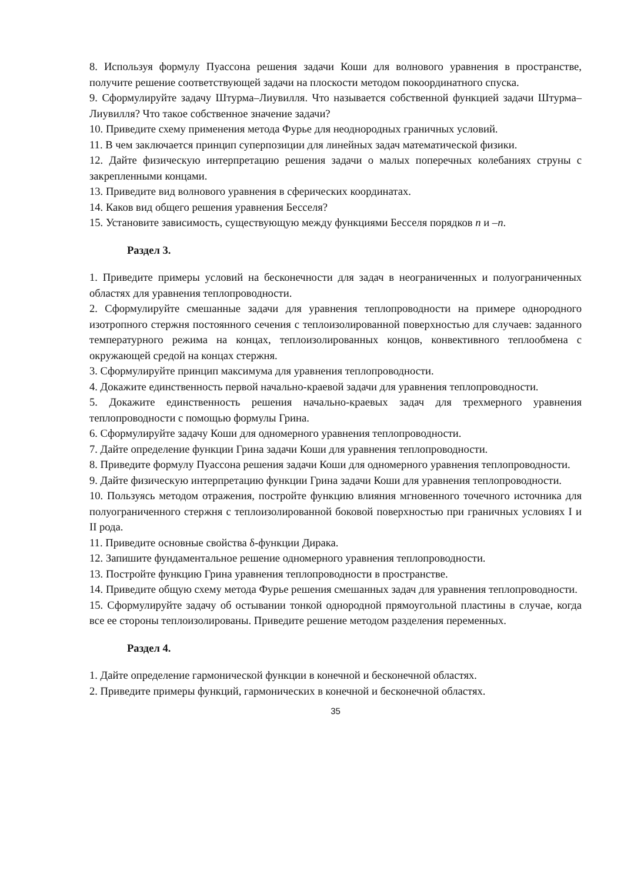8. Используя формулу Пуассона решения задачи Коши для волнового уравнения в пространстве, получите решение соответствующей задачи на плоскости методом покоординатного спуска.
9. Сформулируйте задачу Штурма–Лиувилля. Что называется собственной функцией задачи Штурма–Лиувилля? Что такое собственное значение задачи?
10. Приведите схему применения метода Фурье для неоднородных граничных условий.
11. В чем заключается принцип суперпозиции для линейных задач математической физики.
12. Дайте физическую интерпретацию решения задачи о малых поперечных колебаниях струны с закрепленными концами.
13. Приведите вид волнового уравнения в сферических координатах.
14. Каков вид общего решения уравнения Бесселя?
15. Установите зависимость, существующую между функциями Бесселя порядков n и –n.
Раздел 3.
1. Приведите примеры условий на бесконечности для задач в неограниченных и полуограниченных областях для уравнения теплопроводности.
2. Сформулируйте смешанные задачи для уравнения теплопроводности на примере однородного изотропного стержня постоянного сечения с теплоизолированной поверхностью для случаев: заданного температурного режима на концах, теплоизолированных концов, конвективного теплообмена с окружающей средой на концах стержня.
3. Сформулируйте принцип максимума для уравнения теплопроводности.
4. Докажите единственность первой начально-краевой задачи для уравнения теплопроводности.
5. Докажите единственность решения начально-краевых задач для трехмерного уравнения теплопроводности с помощью формулы Грина.
6. Сформулируйте задачу Коши для одномерного уравнения теплопроводности.
7. Дайте определение функции Грина задачи Коши для уравнения теплопроводности.
8. Приведите формулу Пуассона решения задачи Коши для одномерного уравнения теплопроводности.
9. Дайте физическую интерпретацию функции Грина задачи Коши для уравнения теплопроводности.
10. Пользуясь методом отражения, постройте функцию влияния мгновенного точечного источника для полуограниченного стержня с теплоизолированной боковой поверхностью при граничных условиях I и II рода.
11. Приведите основные свойства δ-функции Дирака.
12. Запишите фундаментальное решение одномерного уравнения теплопроводности.
13. Постройте функцию Грина уравнения теплопроводности в пространстве.
14. Приведите общую схему метода Фурье решения смешанных задач для уравнения теплопроводности.
15. Сформулируйте задачу об остывании тонкой однородной прямоугольной пластины в случае, когда все ее стороны теплоизолированы. Приведите решение методом разделения переменных.
Раздел 4.
1. Дайте определение гармонической функции в конечной и бесконечной областях.
2. Приведите примеры функций, гармонических в конечной и бесконечной областях.
35